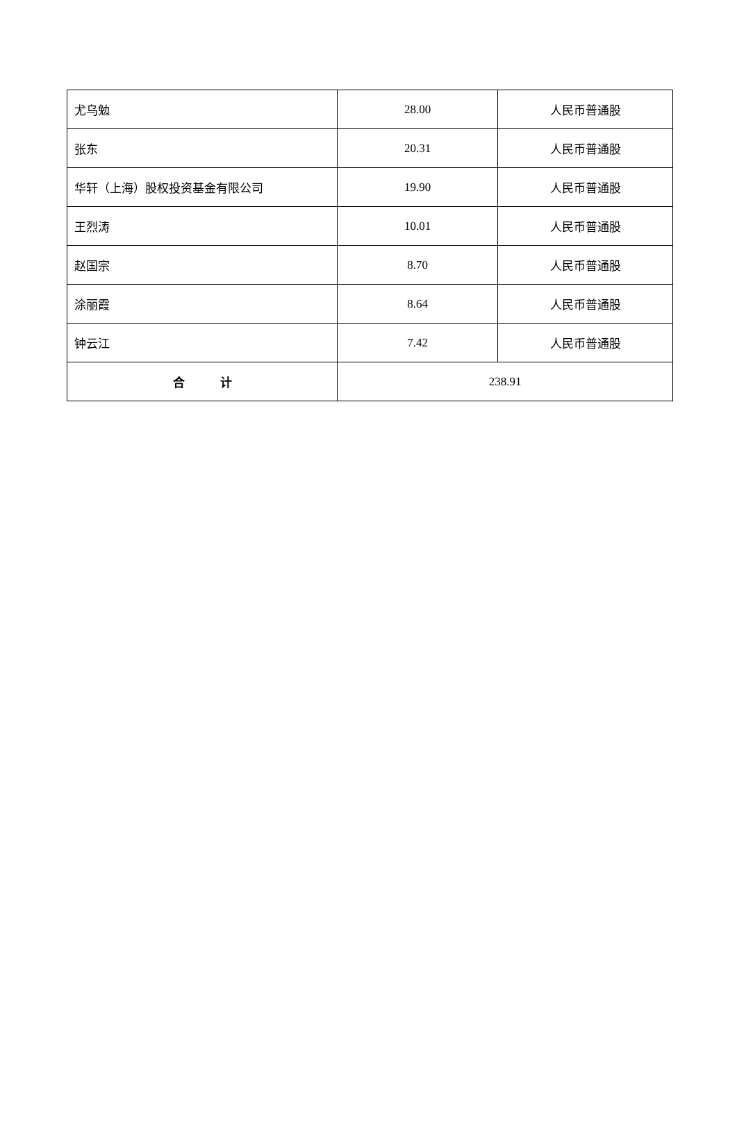| 尤乌勉 | 28.00 | 人民币普通股 |
| 张东 | 20.31 | 人民币普通股 |
| 华轩（上海）股权投资基金有限公司 | 19.90 | 人民币普通股 |
| 王烈涛 | 10.01 | 人民币普通股 |
| 赵国宗 | 8.70 | 人民币普通股 |
| 涂丽霞 | 8.64 | 人民币普通股 |
| 钟云江 | 7.42 | 人民币普通股 |
| 合 计 | 238.91 | |